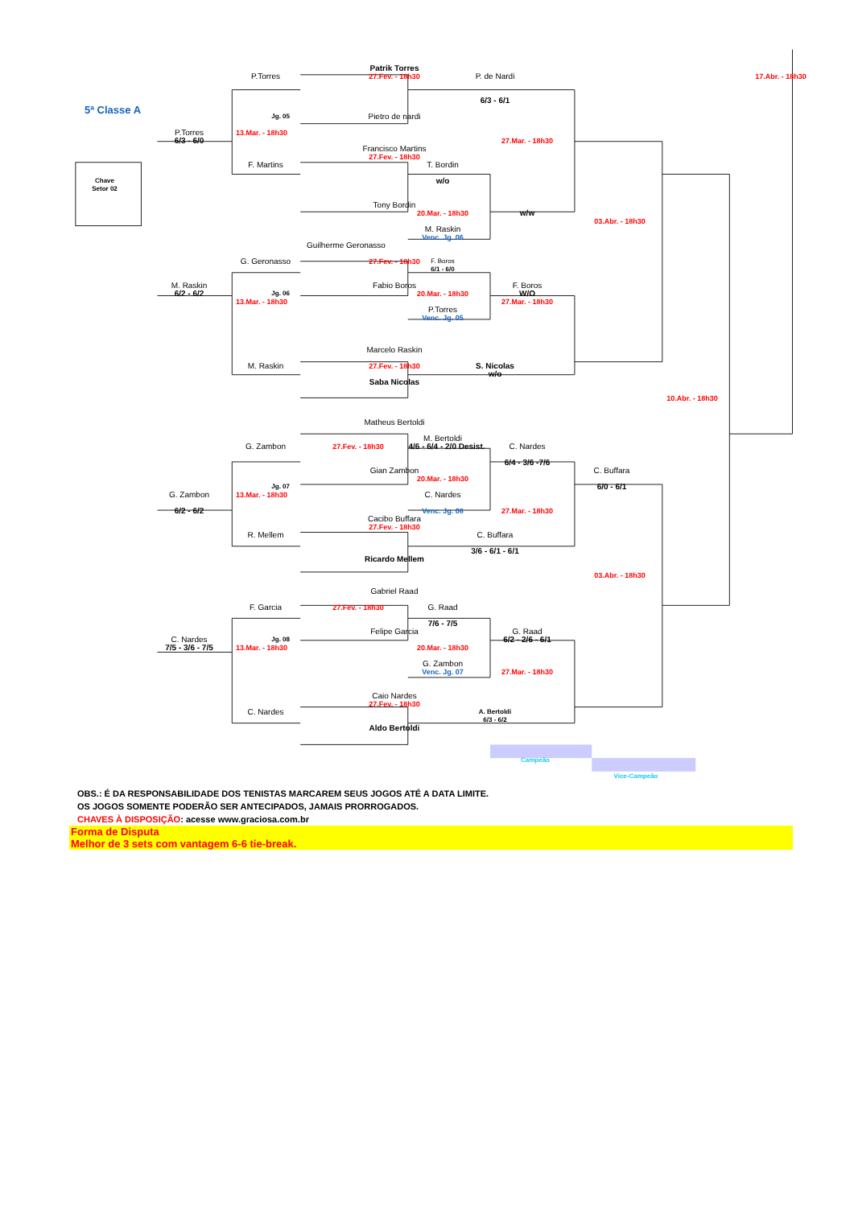Patrik Torres
P.Torres
27.Fev. - 18h30
P. de Nardi
17.Abr. - 18h30
6/3 - 6/1
5ª Classe A
Jg. 05
Pietro de nardi
P.Torres
13.Mar. - 18h30
6/3 - 6/0
27.Mar. - 18h30
Francisco Martins
27.Fev. - 18h30
F. Martins
T. Bordin
Chave
Setor 02
w/o
Tony Bordin
20.Mar. - 18h30
w/w
03.Abr. - 18h30
M. Raskin
Venc. Jg. 06
Guilherme Geronasso
G. Geronasso
27.Fev. - 18h30
F. Boros
6/1 - 6/0
M. Raskin
Fabio Boros
F. Boros
6/2 - 6/2
Jg. 06
20.Mar. - 18h30
W/O
13.Mar. - 18h30
27.Mar. - 18h30
P.Torres
Venc. Jg. 05
Marcelo Raskin
M. Raskin
27.Fev. - 18h30
S. Nicolas
w/o
Saba Nicolas
10.Abr. - 18h30
Matheus Bertoldi
M. Bertoldi
27.Fev. - 18h30
4/6 - 6/4 - 2/0 Desist.
G. Zambon
C. Nardes
6/4 - 3/6 -7/6
Gian Zambon
C. Buffara
20.Mar. - 18h30
Jg. 07
6/0 - 6/1
13.Mar. - 18h30
G. Zambon
C. Nardes
Venc. Jg. 08
6/2 - 6/2
27.Mar. - 18h30
Cacibo Buffara
27.Fev. - 18h30
R. Mellem
C. Buffara
3/6 - 6/1 - 6/1
Ricardo Mellem
03.Abr. - 18h30
Gabriel Raad
27.Fev. - 18h30
F. Garcia
G. Raad
7/6 - 7/5
Felipe Garcia
G. Raad
C. Nardes
6/2 - 2/6 - 6/1
Jg. 08
7/5 - 3/6 - 7/5
13.Mar. - 18h30
20.Mar. - 18h30
G. Zambon
Venc. Jg. 07
27.Mar. - 18h30
Caio Nardes
27.Fev. - 18h30
C. Nardes
A. Bertoldi
6/3 - 6/2
Aldo Bertoldi
Campeão
Vice-Campeão
OBS.: É DA RESPONSABILIDADE DOS TENISTAS MARCAREM SEUS JOGOS ATÉ A DATA LIMITE.
OS JOGOS SOMENTE PODERÃO SER ANTECIPADOS, JAMAIS PRORROGADOS.
CHAVES À DISPOSIÇÃO: acesse www.graciosa.com.br
Forma de Disputa
Melhor de 3 sets com vantagem 6-6 tie-break.